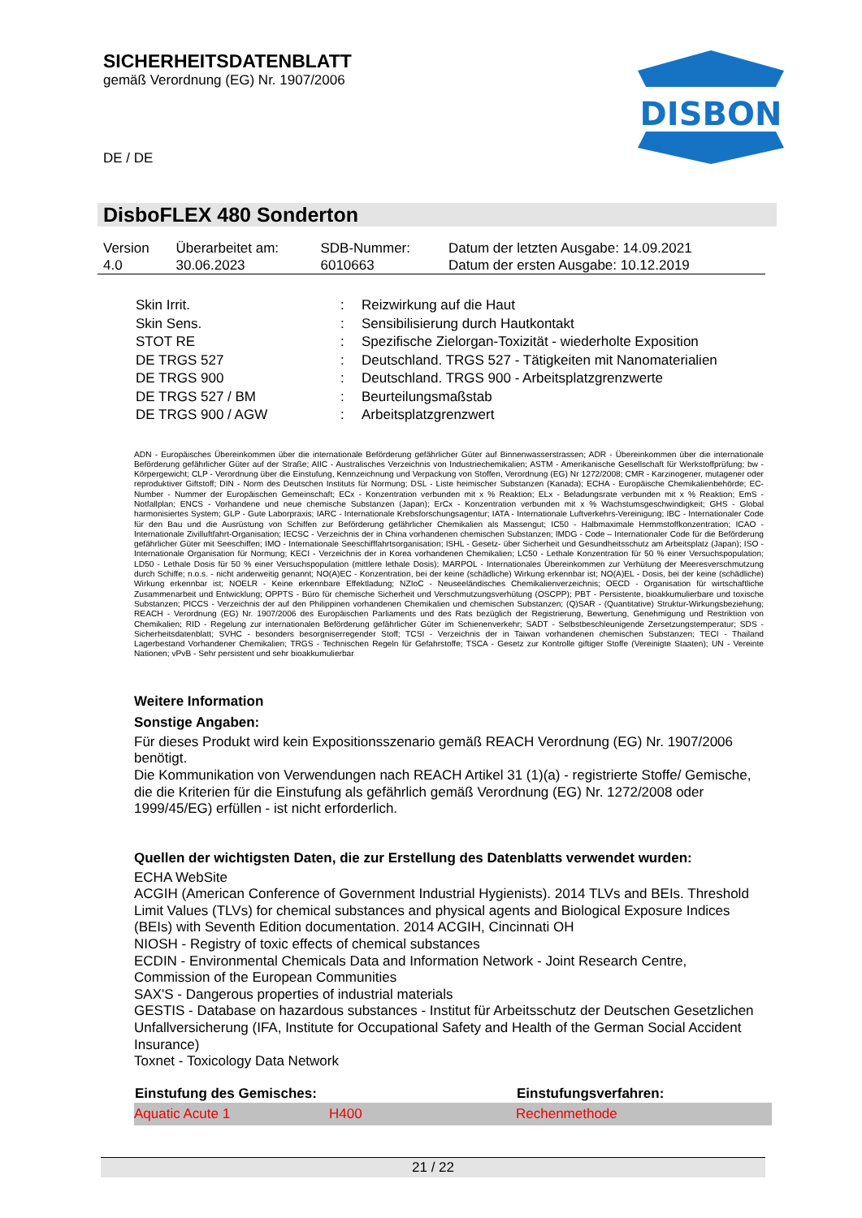SICHERHEITSDATENBLATT
gemäß Verordnung (EG) Nr. 1907/2006
DISBON
DE / DE
DisboFLEX 480 Sonderton
| Version 4.0 | Überarbeitet am: 30.06.2023 | SDB-Nummer: 6010663 | Datum der letzten Ausgabe: 14.09.2021 Datum der ersten Ausgabe: 10.12.2019 |
| Skin Irrit. | : | Reizwirkung auf die Haut |
| Skin Sens. | : | Sensibilisierung durch Hautkontakt |
| STOT RE | : | Spezifische Zielorgan-Toxizität - wiederholte Exposition |
| DE TRGS 527 | : | Deutschland. TRGS 527 - Tätigkeiten mit Nanomaterialien |
| DE TRGS 900 | : | Deutschland. TRGS 900 - Arbeitsplatzgrenzwerte |
| DE TRGS 527 / BM | : | Beurteilungsmaßstab |
| DE TRGS 900 / AGW | : | Arbeitsplatzgrenzwert |
ADN - Europäisches Übereinkommen über die internationale Beförderung gefährlicher Güter auf Binnenwasserstrassen; ADR - Übereinkommen über die internationale Beförderung gefährlicher Güter auf der Straße; AIIC - Australisches Verzeichnis von Industriechemikalien; ASTM - Amerikanische Gesellschaft für Werkstoffprüfung; bw - Körpergewicht; CLP - Verordnung über die Einstufung, Kennzeichnung und Verpackung von Stoffen, Verordnung (EG) Nr 1272/2008; CMR - Karzinogener, mutagener oder reproduktiver Giftstoff; DIN - Norm des Deutschen Instituts für Normung; DSL - Liste heimischer Substanzen (Kanada); ECHA - Europäische Chemikalienbehörde; EC-Number - Nummer der Europäischen Gemeinschaft; ECx - Konzentration verbunden mit x % Reaktion; ELx - Beladungsrate verbunden mit x % Reaktion; EmS - Notfallplan; ENCS - Vorhandene und neue chemische Substanzen (Japan); ErCx - Konzentration verbunden mit x % Wachstumsgeschwindigkeit; GHS - Global harmonisiertes System; GLP - Gute Laborpraxis; IARC - Internationale Krebsforschungsagentur; IATA - Internationale Luftverkehrs-Vereinigung; IBC - Internationaler Code für den Bau und die Ausrüstung von Schiffen zur Beförderung gefährlicher Chemikalien als Massengut; IC50 - Halbmaximale Hemmstoffkonzentration; ICAO - Internationale Zivilluftfahrt-Organisation; IECSC - Verzeichnis der in China vorhandenen chemischen Substanzen; IMDG - Code – Internationaler Code für die Beförderung gefährlicher Güter mit Seeschiffen; IMO - Internationale Seeschifffahrtsorganisation; ISHL - Gesetz- über Sicherheit und Gesundheitsschutz am Arbeitsplatz (Japan); ISO - Internationale Organisation für Normung; KECI - Verzeichnis der in Korea vorhandenen Chemikalien; LC50 - Lethale Konzentration für 50 % einer Versuchspopulation; LD50 - Lethale Dosis für 50 % einer Versuchspopulation (mittlere lethale Dosis); MARPOL - Internationales Übereinkommen zur Verhütung der Meeresverschmutzung durch Schiffe; n.o.s. - nicht anderweitig genannt; NO(A)EC - Konzentration, bei der keine (schädliche) Wirkung erkennbar ist; NO(A)EL - Dosis, bei der keine (schädliche) Wirkung erkennbar ist; NOELR - Keine erkennbare Effektladung; NZIoC - Neuseeländisches Chemikalienverzeichnis; OECD - Organisation für wirtschaftliche Zusammenarbeit und Entwicklung; OPPTS - Büro für chemische Sicherheit und Verschmutzungsverhütung (OSCPP); PBT - Persistente, bioakkumulierbare und toxische Substanzen; PICCS - Verzeichnis der auf den Philippinen vorhandenen Chemikalien und chemischen Substanzen; (Q)SAR - (Quantitative) Struktur-Wirkungsbeziehung; REACH - Verordnung (EG) Nr. 1907/2006 des Europäischen Parliaments und des Rats bezüglich der Registrierung, Bewertung, Genehmigung und Restriktion von Chemikalien; RID - Regelung zur internationalen Beförderung gefährlicher Güter im Schienenverkehr; SADT - Selbstbeschleunigende Zersetzungstemperatur; SDS - Sicherheitsdatenblatt; SVHC - besonders besorgniserregender Stoff; TCSI - Verzeichnis der in Taiwan vorhandenen chemischen Substanzen; TECI - Thailand Lagerbestand Vorhandener Chemikalien; TRGS - Technischen Regeln für Gefahrstoffe; TSCA - Gesetz zur Kontrolle giftiger Stoffe (Vereinigte Staaten); UN - Vereinte Nationen; vPvB - Sehr persistent und sehr bioakkumulierbar
Weitere Information
Sonstige Angaben:
Für dieses Produkt wird kein Expositionsszenario gemäß REACH Verordnung (EG) Nr. 1907/2006 benötigt.
Die Kommunikation von Verwendungen nach REACH Artikel 31 (1)(a) - registrierte Stoffe/ Gemische, die die Kriterien für die Einstufung als gefährlich gemäß Verordnung (EG) Nr. 1272/2008 oder 1999/45/EG) erfüllen - ist nicht erforderlich.
Quellen der wichtigsten Daten, die zur Erstellung des Datenblatts verwendet wurden:
ECHA WebSite
ACGIH (American Conference of Government Industrial Hygienists). 2014 TLVs and BEIs. Threshold Limit Values (TLVs) for chemical substances and physical agents and Biological Exposure Indices (BEIs) with Seventh Edition documentation. 2014 ACGIH, Cincinnati OH
NIOSH - Registry of toxic effects of chemical substances
ECDIN - Environmental Chemicals Data and Information Network - Joint Research Centre, Commission of the European Communities
SAX'S - Dangerous properties of industrial materials
GESTIS - Database on hazardous substances - Institut für Arbeitsschutz der Deutschen Gesetzlichen Unfallversicherung (IFA, Institute for Occupational Safety and Health of the German Social Accident Insurance)
Toxnet - Toxicology Data Network
| Einstufung des Gemisches: | | Einstufungsverfahren: |
| --- | --- | --- |
| Aquatic Acute 1 | H400 | Rechenmethode |
21 / 22